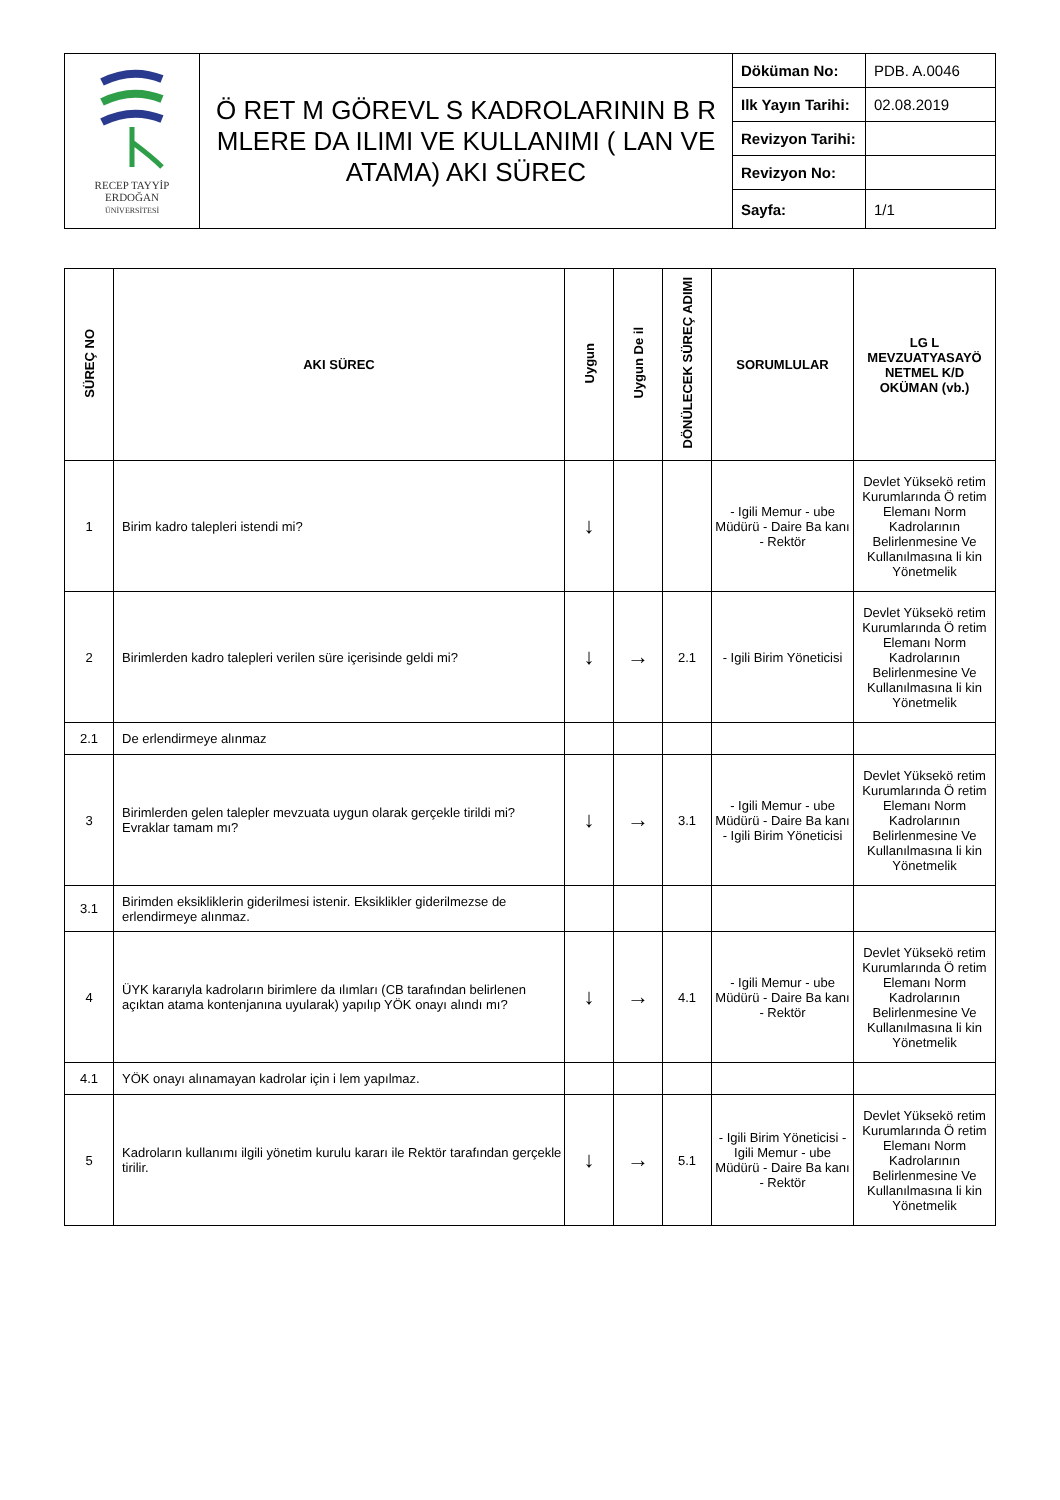| RECEP TAYYİP ERDOĞAN ÜNİVERSİTESİ | Ö RET M GÖREVL S KADROLARININ B R MLERE DA ILIMI VE KULLANIMI ( LAN VE ATAMA) AKI SÜREC | Döküman No: | PDB. A.0046 |
| | | Ilk Yayın Tarihi: | 02.08.2019 |
| | | Revizyon Tarihi: | |
| | | Revizyon No: | |
| | | Sayfa: | 1/1 |
| SÜREÇ NO | AKI SÜREC | Uygun | Uygun De il | DÖNÜLECEK SÜREÇ ADIMI | SORUMLULAR | LG L MEVZUATYASAYÖ NETMEL K/D OKÜMAN (vb.) |
| --- | --- | --- | --- | --- | --- | --- |
| 1 | Birim kadro talepleri istendi mi? | ↓ | | | - Igili Memur - ube Müdürü - Daire Ba kanı - Rektör | Devlet Yüksekö retim Kurumlarında Ö retim Elemanı Norm Kadrolarının Belirlenmesine Ve Kullanılmasına li kin Yönetmelik |
| 2 | Birimlerden kadro talepleri verilen süre içerisinde geldi mi? | ↓ | → | 2.1 | - Igili Birim Yöneticisi | Devlet Yüksekö retim Kurumlarında Ö retim Elemanı Norm Kadrolarının Belirlenmesine Ve Kullanılmasına li kin Yönetmelik |
| 2.1 | De erlendirmeye alınmaz | | | | | |
| 3 | Birimlerden gelen talepler mevzuata uygun olarak gerçekle tirildi mi? Evraklar tamam mı? | ↓ | → | 3.1 | - Igili Memur - ube Müdürü - Daire Ba kanı - Igili Birim Yöneticisi | Devlet Yüksekö retim Kurumlarında Ö retim Elemanı Norm Kadrolarının Belirlenmesine Ve Kullanılmasına li kin Yönetmelik |
| 3.1 | Birimden eksikliklerin giderilmesi istenir. Eksiklikler giderilmezse de erlendirmeye alınmaz. | | | | | |
| 4 | ÜYK kararıyla kadroların birimlere da ılımları (CB tarafından belirlenen açıktan atama kontenjanına uyularak) yapılıp YÖK onayı alındı mı? | ↓ | → | 4.1 | - Igili Memur - ube Müdürü - Daire Ba kanı - Rektör | Devlet Yüksekö retim Kurumlarında Ö retim Elemanı Norm Kadrolarının Belirlenmesine Ve Kullanılmasına li kin Yönetmelik |
| 4.1 | YÖK onayı alınamayan kadrolar için i lem yapılmaz. | | | | | |
| 5 | Kadroların kullanımı ilgili yönetim kurulu kararı ile Rektör tarafından gerçekle tirilir. | ↓ | → | 5.1 | - Igili Birim Yöneticisi - Igili Memur - ube Müdürü - Daire Ba kanı - Rektör | Devlet Yüksekö retim Kurumlarında Ö retim Elemanı Norm Kadrolarının Belirlenmesine Ve Kullanılmasına li kin Yönetmelik |